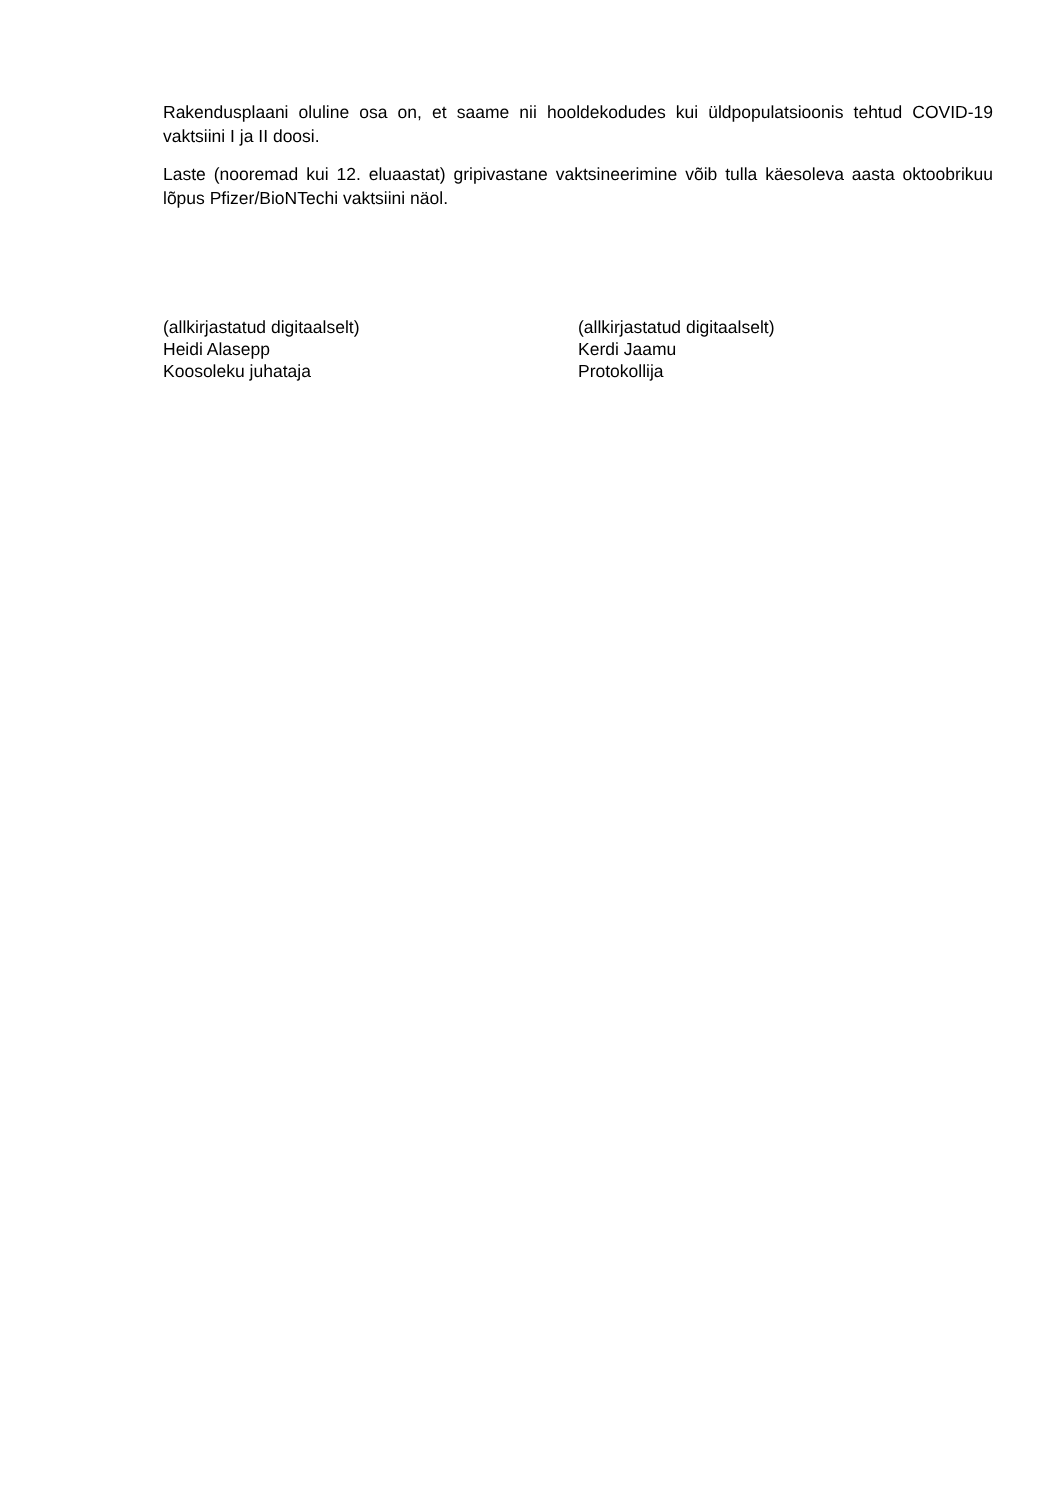Rakendusplaani oluline osa on, et saame nii hooldekodudes kui üldpopulatsioonis tehtud COVID-19 vaktsiini I ja II doosi.
Laste (nooremad kui 12. eluaastat) gripivastane vaktsineerimine võib tulla käesoleva aasta oktoobrikuu lõpus Pfizer/BioNTechi vaktsiini näol.
(allkirjastatud digitaalselt)
Heidi Alasepp
Koosoleku juhataja
(allkirjastatud digitaalselt)
Kerdi Jaamu
Protokollija